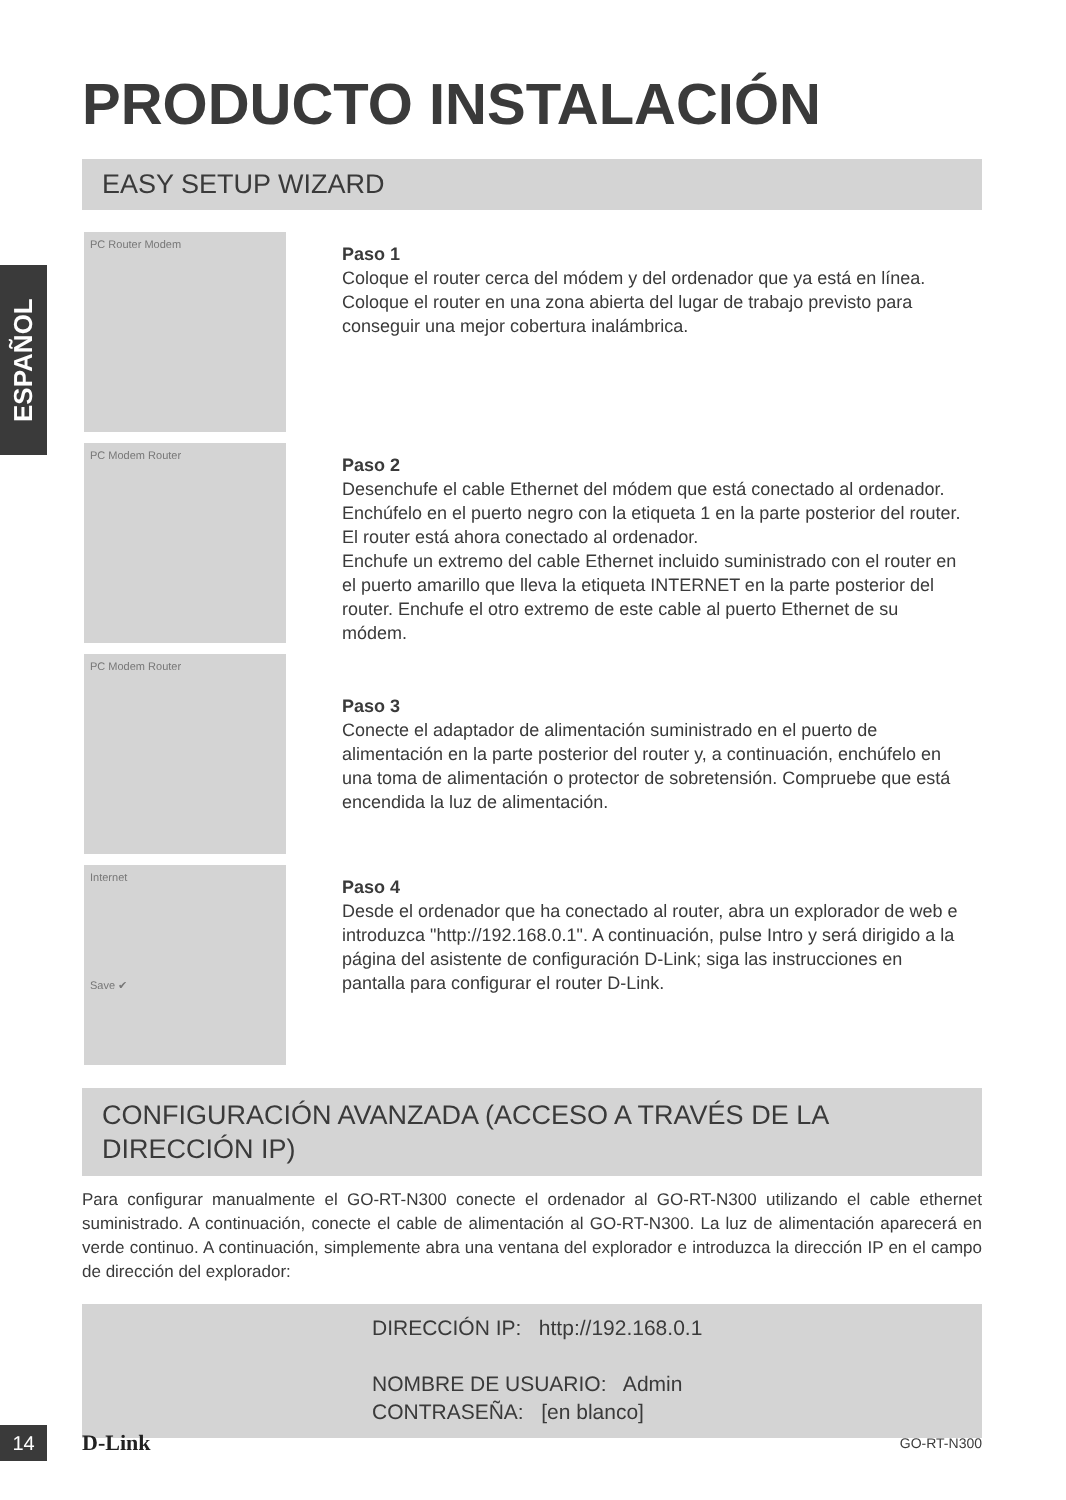ESPAÑOL
PRODUCTO INSTALACIÓN
EASY SETUP WIZARD
PC Router Modem
Paso 1
Coloque el router cerca del módem y del ordenador que ya está en línea. Coloque el router en una zona abierta del lugar de trabajo previsto para conseguir una mejor cobertura inalámbrica.
PC Modem Router
Paso 2
Desenchufe el cable Ethernet del módem que está conectado al ordenador. Enchúfelo en el puerto negro con la etiqueta 1 en la parte posterior del router. El router está ahora conectado al ordenador.
Enchufe un extremo del cable Ethernet incluido suministrado con el router en el puerto amarillo que lleva la etiqueta INTERNET en la parte posterior del router. Enchufe el otro extremo de este cable al puerto Ethernet de su módem.
PC Modem Router
Paso 3
Conecte el adaptador de alimentación suministrado en el puerto de alimentación en la parte posterior del router y, a continuación, enchúfelo en una toma de alimentación o protector de sobretensión. Compruebe que está encendida la luz de alimentación.
Internet
Save ✔
Paso 4
Desde el ordenador que ha conectado al router, abra un explorador de web e introduzca "http://192.168.0.1". A continuación, pulse Intro y será dirigido a la página del asistente de configuración D-Link; siga las instrucciones en pantalla para configurar el router D-Link.
CONFIGURACIÓN AVANZADA (ACCESO A TRAVÉS DE LA DIRECCIÓN IP)
Para configurar manualmente el GO-RT-N300 conecte el ordenador al GO-RT-N300 utilizando el cable ethernet suministrado. A continuación, conecte el cable de alimentación al GO-RT-N300. La luz de alimentación aparecerá en verde continuo. A continuación, simplemente abra una ventana del explorador e introduzca la dirección IP en el campo de dirección del explorador:
DIRECCIÓN IP: http://192.168.0.1
NOMBRE DE USUARIO: Admin
CONTRASEÑA: [en blanco]
14 D-Link GO-RT-N300